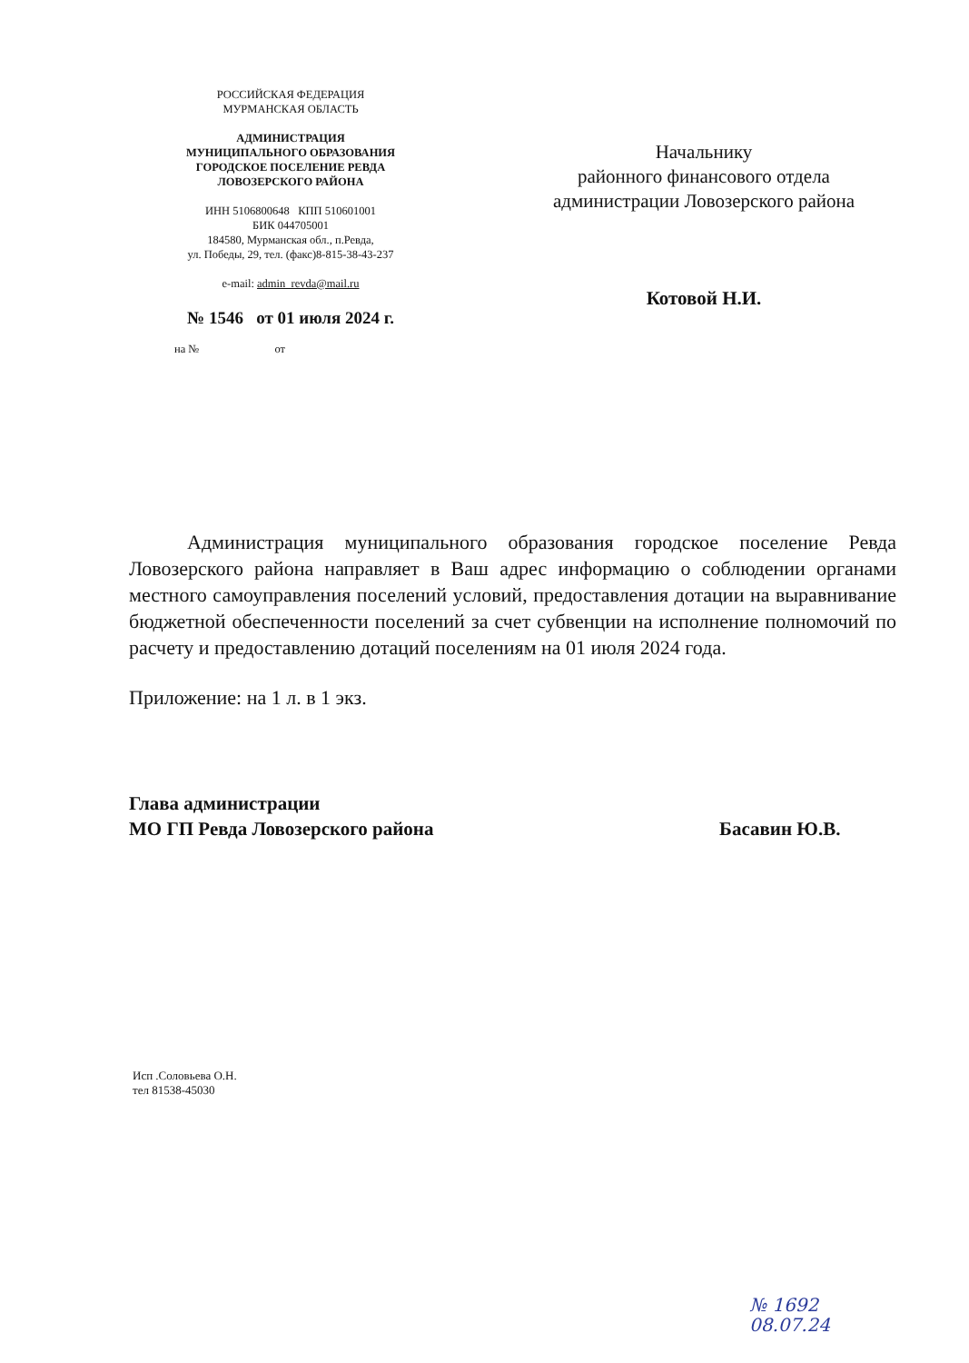РОССИЙСКАЯ ФЕДЕРАЦИЯ
МУРМАНСКАЯ ОБЛАСТЬ
АДМИНИСТРАЦИЯ
МУНИЦИПАЛЬНОГО ОБРАЗОВАНИЯ
ГОРОДСКОЕ ПОСЕЛЕНИЕ РЕВДА
ЛОВОЗЕРСКОГО РАЙОНА
ИНН 5106800648 КПП 510601001
БИК 044705001
184580, Мурманская обл., п.Ревда,
ул. Победы, 29, тел. (факс)8-815-38-43-237
e-mail: admin_revda@mail.ru
№ 1546 от 01 июля 2024 г.
на № от
Начальнику
районного финансового отдела
администрации Ловозерского района
Котовой Н.И.
Администрация муниципального образования городское поселение Ревда Ловозерского района направляет в Ваш адрес информацию о соблюдении органами местного самоуправления поселений условий, предоставления дотации на выравнивание бюджетной обеспеченности поселений за счет субвенции на исполнение полномочий по расчету и предоставлению дотаций поселениям на 01 июля 2024 года.
Приложение: на 1 л. в 1 экз.
Глава администрации
МО ГП Ревда Ловозерского района
Басавин Ю.В.
Исп .Соловьева О.Н.
тел 81538-45030
№ 1692
08.07.24